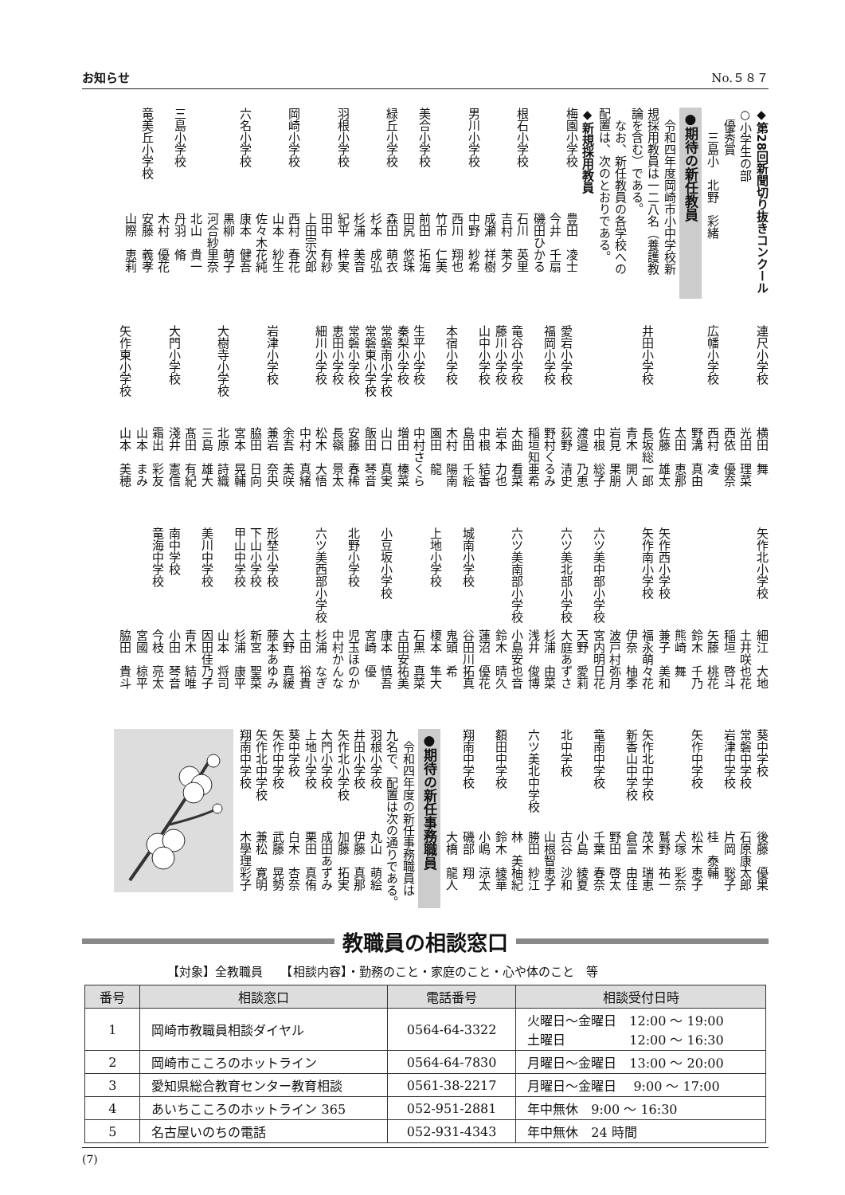お知らせ No.５８７
◆第28回新聞切り抜きコンクール
○小学生の部
　優秀賞
　　三島小　北野　彩緒
●期待の新任教員
　令和四年度岡崎市小中学校新
規採用教員は一二八名（養護教
論を含む）である。
　なお、新任教員の各学校への
配置は、次のとおりである。
◆新規採用教員
梅園小学校豊田　凌士
今井　千扇
磯田ひかる
根石小学校石川　英里
吉村　茉夕
成瀬　祥樹
男川小学校中野　紗希
西川　翔也
竹市　仁美
美合小学校前田　拓海
田尻　悠珠
緑丘小学校森田　萌衣
杉本　成弘
杉浦　美音
羽根小学校紀平　梓実
田中　有紗
上田宗次郎
岡崎小学校西村　春花
山本　紗生
佐々木花純
六名小学校康本　健吾
黒柳　萌子
河合紗里奈
北山　貴一
三島小学校丹羽　脩
木村　優花
竜美丘小学校安藤　義孝
山際　恵莉
連尺小学校横田　舞
光田　理菜
西依　優奈
広幡小学校西村　凌
野溝　真由
太田　恵那
佐藤　雄太
井田小学校長坂総一郎
青木　開人
岩見　果朋
中根　総子
渡邉　乃恵
愛宕小学校荻野　清史
福岡小学校野村くるみ
稲垣知亜希
竜谷小学校大曲　看菜
藤川小学校岩本　力也
山中小学校中根　結香
島田　千絵
本宿小学校木村　陽南
園田　龍
生平小学校中村さくら
秦梨小学校増田　榛菜
常磐南小学校山口　真実
常磐東小学校飯田　琴音
常磐小学校安藤　春稀
恵田小学校長嶺　景太
細川小学校松木　大悟
中村　真緒
余吾　美咲
岩津小学校兼岩　奈央
脇田　日向
宮本　晃輔
大樹寺小学校北原　詩織
三島　雄大
髙田　有紀
大門小学校淺井　憲信
霜出　彩友
山本　まみ
矢作東小学校山本　美穂
矢作北小学校細江　大地
土井咲也花
稲垣　啓斗
矢藤　桃花
鈴木　千乃
熊崎　舞
矢作西小学校兼子　美和
矢作南小学校福永萌々花
伊奈　柚季
波戸村弥月
六ツ美中部小学校宮内明日花
天野　愛莉
六ツ美北部小学校大庭あずさ
杉浦　由菜
浅井　俊博
六ツ美南部小学校小島安也音
鈴木　晴久
蓮沼　優花
城南小学校谷田川拓真
鬼頭　希
上地小学校榎本　隼大
石黒　真菜
古田安祐美
小豆坂小学校康本　慎吾
宮崎　優
北野小学校児玉ほのか
中村かんな
六ツ美西部小学校杉浦　なぎ
土田　裕貴
大野　真緩
形埜小学校藤本あゆみ
下山小学校新宮　聖菜
甲山中学校杉浦　康平
山本　将司
美川中学校因田佳乃子
青木　結唯
南中学校小田　琴音
竜海中学校今枝　亮太
宮國　椋平
脇田　貴斗
葵中学校後藤　優果
常磐中学校石原康太郎
岩津中学校片岡　聡子
桂　泰輔
矢作中学校松木　恵子
犬塚　彩奈
鷲野　祐一
矢作北中学校茂木　瑞恵
新香山中学校倉富　由佳
野田　啓太
竜南中学校千葉　春奈
小島　綾夏
北中学校古谷　沙和
山根智恵子
六ツ美北中学校勝田　紗江
林　美柚紀
額田中学校鈴木　綾華
小嶋　涼太
翔南中学校磯部　翔
大橋　龍人
●期待の新任事務職員
　令和四年度の新任事務職員は
九名で、配置は次の通りである。
羽根小学校丸山　萌絵
井田小学校伊藤　真那
矢作北小学校加藤　拓実
大門小学校成田あずみ
上地小学校栗田　真侑
葵中学校白木　杏奈
矢作中学校武藤　晃勢
矢作北中学校兼松　寛明
翔南中学校木學理彩子
教職員の相談窓口
【対象】全教職員　　【相談内容】・勤務のこと・家庭のこと・心や体のこと　等
| 番号 | 相談窓口 | 電話番号 | 相談受付日時 |
| --- | --- | --- | --- |
| 1 | 岡崎市教職員相談ダイヤル | 0564-64-3322 | 火曜日～金曜日 12:00 ～ 19:00 土曜日 12:00 ～ 16:30 |
| 2 | 岡崎市こころのホットライン | 0564-64-7830 | 月曜日～金曜日 13:00 ～ 20:00 |
| 3 | 愛知県総合教育センター教育相談 | 0561-38-2217 | 月曜日～金曜日 9:00 ～ 17:00 |
| 4 | あいちこころのホットライン 365 | 052-951-2881 | 年中無休 9:00 ～ 16:30 |
| 5 | 名古屋いのちの電話 | 052-931-4343 | 年中無休 24 時間 |
(7)